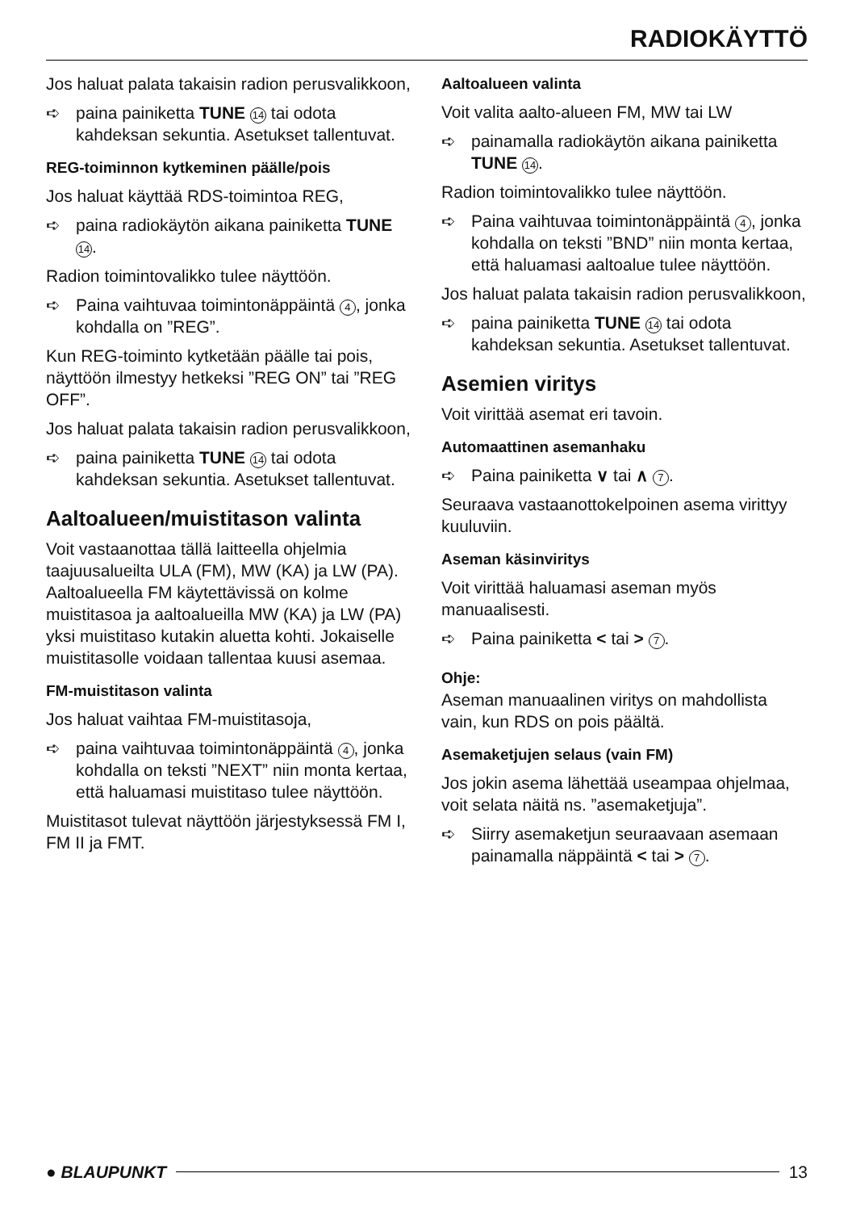RADIOKÄYTTÖ
Jos haluat palata takaisin radion perusvalikkoon,
➪ paina painiketta TUNE 14 tai odota kahdeksan sekuntia. Asetukset tallentuvat.
REG-toiminnon kytkeminen päälle/pois
Jos haluat käyttää RDS-toimintoa REG,
➪ paina radiokäytön aikana painiketta TUNE 14.
Radion toimintovalikko tulee näyttöön.
➪ Paina vaihtuvaa toimintonäppäintä 4, jonka kohdalla on ”REG”.
Kun REG-toiminto kytketään päälle tai pois, näyttöön ilmestyy hetkeksi ”REG ON” tai ”REG OFF”.
Jos haluat palata takaisin radion perusvalikkoon,
➪ paina painiketta TUNE 14 tai odota kahdeksan sekuntia. Asetukset tallentuvat.
Aaltoalueen/muistitason valinta
Voit vastaanottaa tällä laitteella ohjelmia taajuusalueilta ULA (FM), MW (KA) ja LW (PA). Aaltoalueella FM käytettävissä on kolme muistitasoa ja aaltoalueilla MW (KA) ja LW (PA) yksi muistitaso kutakin aluetta kohti. Jokaiselle muistitasolle voidaan tallentaa kuusi asemaa.
FM-muistitason valinta
Jos haluat vaihtaa FM-muistitasoja,
➪ paina vaihtuvaa toimintonäppäintä 4, jonka kohdalla on teksti ”NEXT” niin monta kertaa, että haluamasi muistitaso tulee näyttöön.
Muistitasot tulevat näyttöön järjestyksessä FM I, FM II ja FMT.
Aaltoalueen valinta
Voit valita aalto-alueen FM, MW tai LW
➪ painamalla radiokäytön aikana painiketta TUNE 14.
Radion toimintovalikko tulee näyttöön.
➪ Paina vaihtuvaa toimintonäppäintä 4, jonka kohdalla on teksti ”BND” niin monta kertaa, että haluamasi aaltoalue tulee näyttöön.
Jos haluat palata takaisin radion perusvalikkoon,
➪ paina painiketta TUNE 14 tai odota kahdeksan sekuntia. Asetukset tallentuvat.
Asemien viritys
Voit virittää asemat eri tavoin.
Automaattinen asemanhaku
➪ Paina painiketta ∨ tai ∧ 7.
Seuraava vastaanottokelpoinen asema virittyy kuuluviin.
Aseman käsinviritys
Voit virittää haluamasi aseman myös manuaalisesti.
➪ Paina painiketta < tai > 7.
Ohje:
Aseman manuaalinen viritys on mahdollista vain, kun RDS on pois päältä.
Asemaketjujen selaus (vain FM)
Jos jokin asema lähettää useampaa ohjelmaa, voit selata näitä ns. ”asemaketjuja”.
➪ Siirry asemaketjun seuraavaan asemaan painamalla näppäintä < tai > 7.
● BLAUPUNKT 13